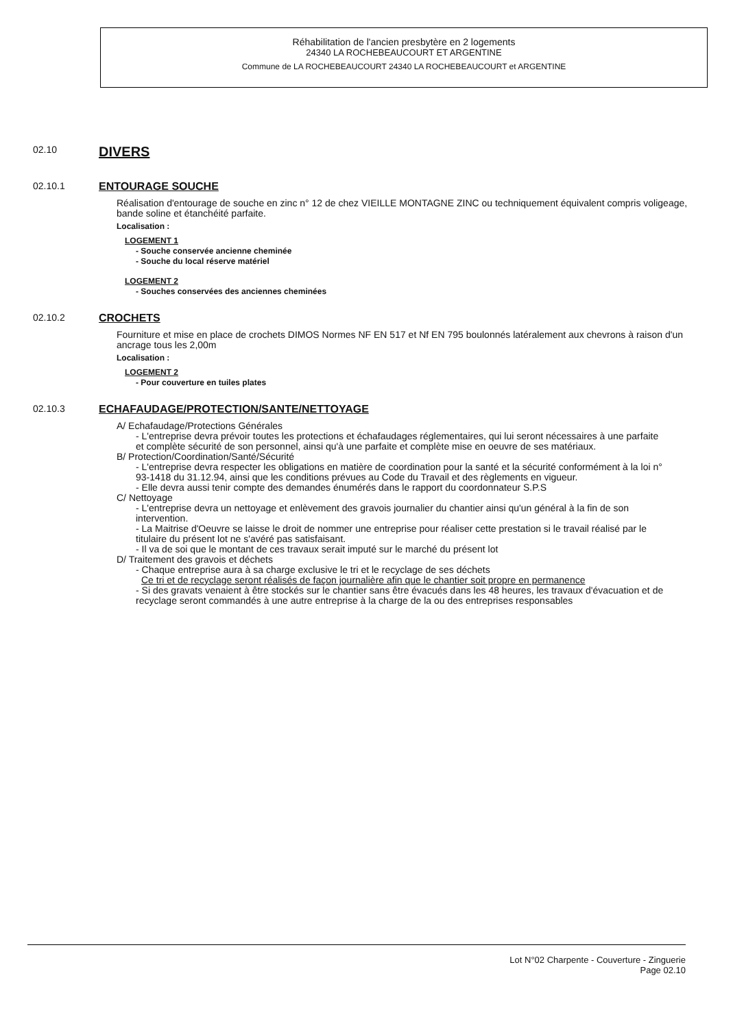Réhabilitation de l'ancien presbytère en 2 logements
24340 LA ROCHEBEAUCOURT ET ARGENTINE
Commune de LA ROCHEBEAUCOURT 24340 LA ROCHEBEAUCOURT et ARGENTINE
02.10
DIVERS
02.10.1 ENTOURAGE SOUCHE
Réalisation d'entourage de souche en zinc n° 12 de chez VIEILLE MONTAGNE ZINC ou techniquement équivalent compris voligeage, bande soline et étanchéité parfaite.
Localisation :
LOGEMENT 1
- Souche conservée ancienne cheminée
- Souche du local réserve matériel
LOGEMENT 2
- Souches conservées des anciennes cheminées
02.10.2 CROCHETS
Fourniture et mise en place de crochets DIMOS Normes NF EN 517 et Nf EN 795 boulonnés latéralement aux chevrons à raison d'un ancrage tous les 2,00m
Localisation :
LOGEMENT 2
- Pour couverture en tuiles plates
02.10.3 ECHAFAUDAGE/PROTECTION/SANTE/NETTOYAGE
A/ Echafaudage/Protections Générales
- L'entreprise devra prévoir toutes les protections et échafaudages réglementaires, qui lui seront nécessaires à une parfaite et complète sécurité de son personnel, ainsi qu'à une parfaite et complète mise en oeuvre de ses matériaux.
B/ Protection/Coordination/Santé/Sécurité
- L'entreprise devra respecter les obligations en matière de coordination pour la santé et la sécurité conformément à la loi n° 93-1418 du 31.12.94, ainsi que les conditions prévues au Code du Travail et des règlements en vigueur.
- Elle devra aussi tenir compte des demandes énumérés dans le rapport du coordonnateur S.P.S
C/ Nettoyage
- L'entreprise devra un nettoyage et enlèvement des gravois journalier du chantier ainsi qu'un général à la fin de son intervention.
- La Maitrise d'Oeuvre se laisse le droit de nommer une entreprise pour réaliser cette prestation si le travail réalisé par le titulaire du présent lot ne s'avéré pas satisfaisant.
- Il va de soi que le montant de ces travaux serait imputé sur le marché du présent lot
D/ Traitement des gravois et déchets
- Chaque entreprise aura à sa charge exclusive le tri et le recyclage de ses déchets
Ce tri et de recyclage seront réalisés de façon journalière afin que le chantier soit propre en permanence
- Si des gravats venaient à être stockés sur le chantier sans être évacués dans les 48 heures, les travaux d'évacuation et de recyclage seront commandés à une autre entreprise à la charge de la ou des entreprises responsables
Lot N°02 Charpente - Couverture - Zinguerie
Page 02.10